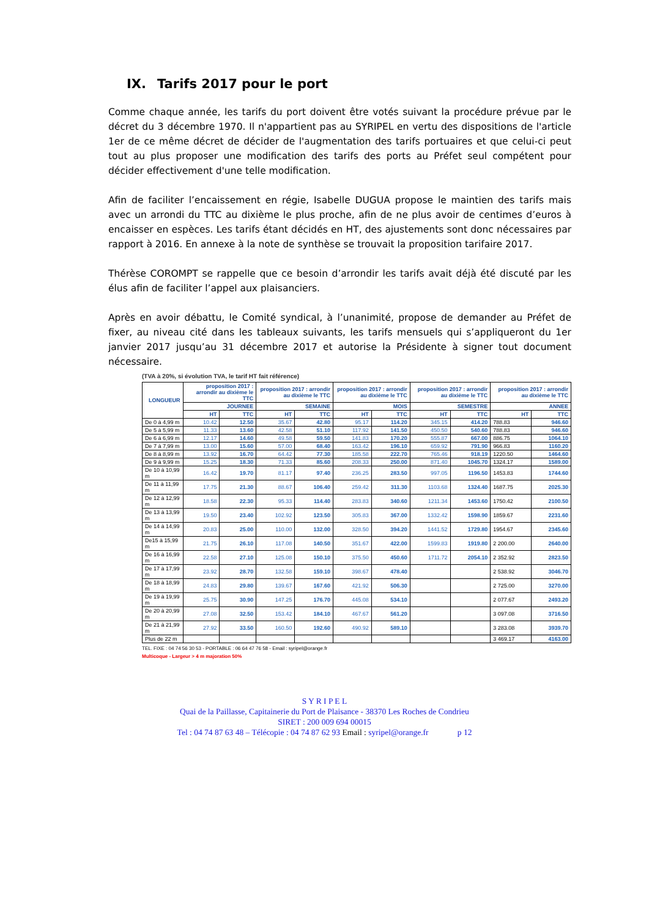IX. Tarifs 2017 pour le port
Comme chaque année, les tarifs du port doivent être votés suivant la procédure prévue par le décret du 3 décembre 1970. Il n'appartient pas au SYRIPEL en vertu des dispositions de l'article 1er de ce même décret de décider de l'augmentation des tarifs portuaires et que celui-ci peut tout au plus proposer une modification des tarifs des ports au Préfet seul compétent pour décider effectivement d'une telle modification.
Afin de faciliter l’encaissement en régie, Isabelle DUGUA propose le maintien des tarifs mais avec un arrondi du TTC au dixième le plus proche, afin de ne plus avoir de centimes d’euros à encaisser en espèces. Les tarifs étant décidés en HT, des ajustements sont donc nécessaires par rapport à 2016. En annexe à la note de synthèse se trouvait la proposition tarifaire 2017.
Thérèse COROMPT se rappelle que ce besoin d’arrondir les tarifs avait déjà été discuté par les élus afin de faciliter l’appel aux plaisanciers.
Après en avoir débattu, le Comité syndical, à l’unanimité, propose de demander au Préfet de fixer, au niveau cité dans les tableaux suivants, les tarifs mensuels qui s’appliqueront du 1er janvier 2017 jusqu’au 31 décembre 2017 et autorise la Présidente à signer tout document nécessaire.
(TVA à 20%, si évolution TVA, le tarif HT fait référence)
| LONGUEUR | proposition 2017 : arrondir au dixième le TTC | | proposition 2017 : arrondir au dixième le TTC | | proposition 2017 : arrondir au dixième le TTC | | proposition 2017 : arrondir au dixième le TTC | | proposition 2017 : arrondir au dixième le TTC | |
| --- | --- | --- | --- | --- | --- | --- | --- | --- | --- | --- |
| | JOURNEE | | SEMAINE | | MOIS | | SEMESTRE | | ANNEE | |
| | HT | TTC | HT | TTC | HT | TTC | HT | TTC | HT | TTC |
| De 0 à 4,99 m | 10.42 | 12.50 | 35.67 | 42.80 | 95.17 | 114.20 | 345.15 | 414.20 | 788.83 | 946.60 |
| De 5 à 5,99 m | 11.33 | 13.60 | 42.58 | 51.10 | 117.92 | 141.50 | 450.50 | 540.60 | 788.83 | 946.60 |
| De 6 à 6,99 m | 12.17 | 14.60 | 49.58 | 59.50 | 141.83 | 170.20 | 555.87 | 667.00 | 886.75 | 1064.10 |
| De 7 à 7,99 m | 13.00 | 15.60 | 57.00 | 68.40 | 163.42 | 196.10 | 659.92 | 791.90 | 966.83 | 1160.20 |
| De 8 à 8,99 m | 13.92 | 16.70 | 64.42 | 77.30 | 185.58 | 222.70 | 765.46 | 918.19 | 1220.50 | 1464.60 |
| De 9 à 9,99 m | 15.25 | 18.30 | 71.33 | 85.60 | 208.33 | 250.00 | 871.40 | 1045.70 | 1324.17 | 1589.00 |
| De 10 à 10,99 m | 16.42 | 19.70 | 81.17 | 97.40 | 236.25 | 283.50 | 997.05 | 1196.50 | 1453.83 | 1744.60 |
| De 11 à 11,99 m | 17.75 | 21.30 | 88.67 | 106.40 | 259.42 | 311.30 | 1103.68 | 1324.40 | 1687.75 | 2025.30 |
| De 12 à 12,99 m | 18.58 | 22.30 | 95.33 | 114.40 | 283.83 | 340.60 | 1211.34 | 1453.60 | 1750.42 | 2100.50 |
| De 13 à 13,99 m | 19.50 | 23.40 | 102.92 | 123.50 | 305.83 | 367.00 | 1332.42 | 1598.90 | 1859.67 | 2231.60 |
| De 14 à 14,99 m | 20.83 | 25.00 | 110.00 | 132.00 | 328.50 | 394.20 | 1441.52 | 1729.80 | 1954.67 | 2345.60 |
| De15 à 15,99 m | 21.75 | 26.10 | 117.08 | 140.50 | 351.67 | 422.00 | 1599.83 | 1919.80 | 2 200.00 | 2640.00 |
| De 16 à 16,99 m | 22.58 | 27.10 | 125.08 | 150.10 | 375.50 | 450.60 | 1711.72 | 2054.10 | 2 352.92 | 2823.50 |
| De 17 à 17,99 m | 23.92 | 28.70 | 132.58 | 159.10 | 398.67 | 478.40 | | | 2 538.92 | 3046.70 |
| De 18 à 18,99 m | 24.83 | 29.80 | 139.67 | 167.60 | 421.92 | 506.30 | | | 2 725.00 | 3270.00 |
| De 19 à 19,99 m | 25.75 | 30.90 | 147.25 | 176.70 | 445.08 | 534.10 | | | 2 077.67 | 2493.20 |
| De 20 à 20,99 m | 27.08 | 32.50 | 153.42 | 184.10 | 467.67 | 561.20 | | | 3 097.08 | 3716.50 |
| De 21 à 21,99 m | 27.92 | 33.50 | 160.50 | 192.60 | 490.92 | 589.10 | | | 3 283.08 | 3939.70 |
| Plus de 22 m | | | | | | | | | 3 469.17 | 4163.00 |
TEL. FIXE : 04 74 56 30 53 - PORTABLE : 06 64 47 76 58 - Email : syripel@orange.fr
Multicoque - Largeur > 4 m majoration 50%
S Y R I P E L
Quai de la Paillasse, Capitainerie du Port de Plaisance - 38370 Les Roches de Condrieu
SIRET : 200 009 694 00015
Tel : 04 74 87 63 48 – Télécopie : 04 74 87 62 93 Email : syripel@orange.fr p 12